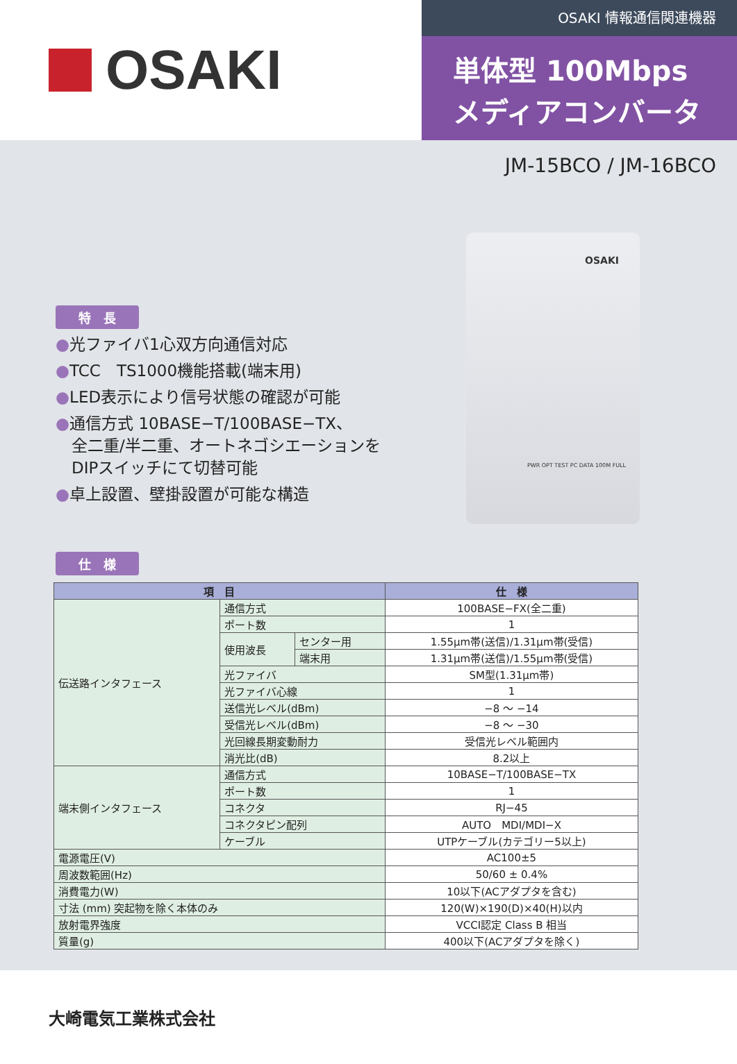OSAKI
OSAKI 情報通信関連機器
単体型 100Mbps
メディアコンバータ
JM-15BCO / JM-16BCO
特　長
●光ファイバ1心双方向通信対応
●TCC　TS1000機能搭載(端末用)
●LED表示により信号状態の確認が可能
●通信方式 10BASE−T/100BASE−TX、
　全二重/半二重、オートネゴシエーションを
　DIPスイッチにて切替可能
●卓上設置、壁掛設置が可能な構造
OSAKI
PWR OPT TEST PC DATA 100M FULL
仕　様
| 項 目 | | | 仕 様 |
| --- | --- | --- | --- |
| 伝送路インタフェース | 通信方式 | | 100BASE−FX(全二重) |
| | ポート数 | | 1 |
| | 使用波長 | センター用 | 1.55μm帯(送信)/1.31μm帯(受信) |
| | | 端末用 | 1.31μm帯(送信)/1.55μm帯(受信) |
| | 光ファイバ | | SM型(1.31μm帯) |
| | 光ファイバ心線 | | 1 |
| | 送信光レベル(dBm) | | −8 ～ −14 |
| | 受信光レベル(dBm) | | −8 ～ −30 |
| | 光回線長期変動耐力 | | 受信光レベル範囲内 |
| | 消光比(dB) | | 8.2以上 |
| 端末側インタフェース | 通信方式 | | 10BASE−T/100BASE−TX |
| | ポート数 | | 1 |
| | コネクタ | | RJ−45 |
| | コネクタピン配列 | | AUTO MDI/MDI−X |
| | ケーブル | | UTPケーブル(カテゴリー5以上) |
| 電源電圧(V) | | | AC100±5 |
| 周波数範囲(Hz) | | | 50/60 ± 0.4% |
| 消費電力(W) | | | 10以下(ACアダプタを含む) |
| 寸法 (mm) 突起物を除く本体のみ | | | 120(W)×190(D)×40(H)以内 |
| 放射電界強度 | | | VCCI認定 Class B 相当 |
| 質量(g) | | | 400以下(ACアダプタを除く) |
大崎電気工業株式会社